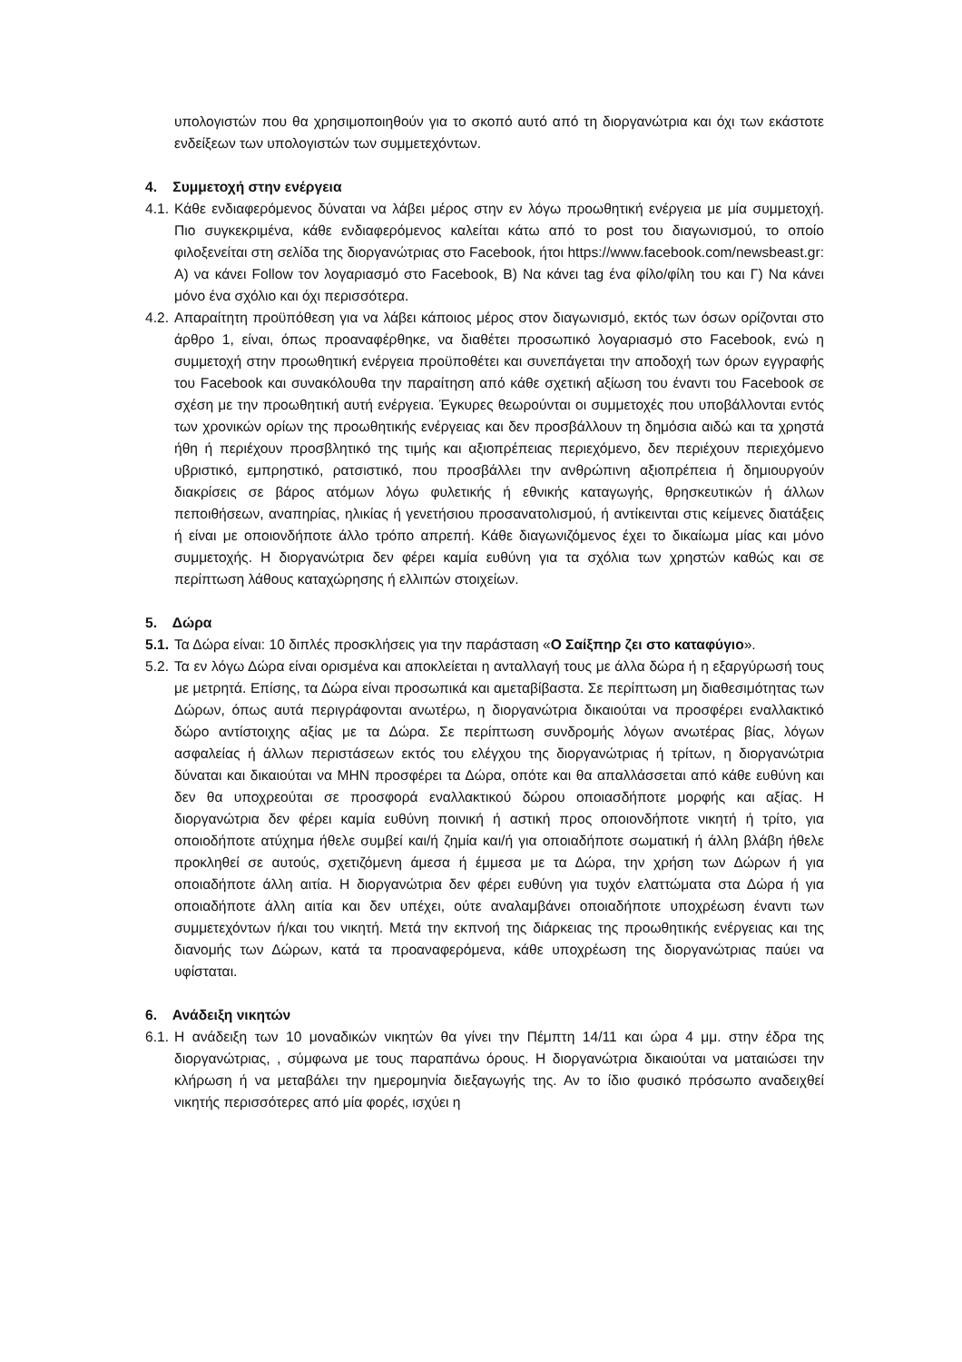υπολογιστών που θα χρησιμοποιηθούν για το σκοπό αυτό από τη διοργανώτρια και όχι των εκάστοτε ενδείξεων των υπολογιστών των συμμετεχόντων.
4. Συμμετοχή στην ενέργεια
4.1.
Κάθε ενδιαφερόμενος δύναται να λάβει μέρος στην εν λόγω προωθητική ενέργεια με μία συμμετοχή. Πιο συγκεκριμένα, κάθε ενδιαφερόμενος καλείται κάτω από το post του διαγωνισμού, το οποίο φιλοξενείται στη σελίδα της διοργανώτριας στο Facebook, ήτοι https://www.facebook.com/newsbeast.gr: Α) να κάνει Follow τον λογαριασμό στο Facebook, Β) Να κάνει tag ένα φίλο/φίλη του και Γ) Να κάνει μόνο ένα σχόλιο και όχι περισσότερα.
4.2.
Απαραίτητη προϋπόθεση για να λάβει κάποιος μέρος στον διαγωνισμό, εκτός των όσων ορίζονται στο άρθρο 1, είναι, όπως προαναφέρθηκε, να διαθέτει προσωπικό λογαριασμό στο Facebook, ενώ η συμμετοχή στην προωθητική ενέργεια προϋποθέτει και συνεπάγεται την αποδοχή των όρων εγγραφής του Facebook και συνακόλουθα την παραίτηση από κάθε σχετική αξίωση του έναντι του Facebook σε σχέση με την προωθητική αυτή ενέργεια. Έγκυρες θεωρούνται οι συμμετοχές που υποβάλλονται εντός των χρονικών ορίων της προωθητικής ενέργειας και δεν προσβάλλουν τη δημόσια αιδώ και τα χρηστά ήθη ή περιέχουν προσβλητικό της τιμής και αξιοπρέπειας περιεχόμενο, δεν περιέχουν περιεχόμενο υβριστικό, εμπρηστικό, ρατσιστικό, που προσβάλλει την ανθρώπινη αξιοπρέπεια ή δημιουργούν διακρίσεις σε βάρος ατόμων λόγω φυλετικής ή εθνικής καταγωγής, θρησκευτικών ή άλλων πεποιθήσεων, αναπηρίας, ηλικίας ή γενετήσιου προσανατολισμού, ή αντίκεινται στις κείμενες διατάξεις ή είναι με οποιονδήποτε άλλο τρόπο απρεπή. Κάθε διαγωνιζόμενος έχει το δικαίωμα μίας και μόνο συμμετοχής. Η διοργανώτρια δεν φέρει καμία ευθύνη για τα σχόλια των χρηστών καθώς και σε περίπτωση λάθους καταχώρησης ή ελλιπών στοιχείων.
5. Δώρα
5.1.
Τα Δώρα είναι: 10 διπλές προσκλήσεις για την παράσταση «Ο Σαίξπηρ ζει στο καταφύγιο».
5.2.
Τα εν λόγω Δώρα είναι ορισμένα και αποκλείεται η ανταλλαγή τους με άλλα δώρα ή η εξαργύρωσή τους με μετρητά. Επίσης, τα Δώρα είναι προσωπικά και αμεταβίβαστα. Σε περίπτωση μη διαθεσιμότητας των Δώρων, όπως αυτά περιγράφονται ανωτέρω, η διοργανώτρια δικαιούται να προσφέρει εναλλακτικό δώρο αντίστοιχης αξίας με τα Δώρα. Σε περίπτωση συνδρομής λόγων ανωτέρας βίας, λόγων ασφαλείας ή άλλων περιστάσεων εκτός του ελέγχου της διοργανώτριας ή τρίτων, η διοργανώτρια δύναται και δικαιούται να ΜΗΝ προσφέρει τα Δώρα, οπότε και θα απαλλάσσεται από κάθε ευθύνη και δεν θα υποχρεούται σε προσφορά εναλλακτικού δώρου οποιασδήποτε μορφής και αξίας. Η διοργανώτρια δεν φέρει καμία ευθύνη ποινική ή αστική προς οποιονδήποτε νικητή ή τρίτο, για οποιοδήποτε ατύχημα ήθελε συμβεί και/ή ζημία και/ή για οποιαδήποτε σωματική ή άλλη βλάβη ήθελε προκληθεί σε αυτούς, σχετιζόμενη άμεσα ή έμμεσα με τα Δώρα, την χρήση των Δώρων ή για οποιαδήποτε άλλη αιτία. Η διοργανώτρια δεν φέρει ευθύνη για τυχόν ελαττώματα στα Δώρα ή για οποιαδήποτε άλλη αιτία και δεν υπέχει, ούτε αναλαμβάνει οποιαδήποτε υποχρέωση έναντι των συμμετεχόντων ή/και του νικητή. Μετά την εκπνοή της διάρκειας της προωθητικής ενέργειας και της διανομής των Δώρων, κατά τα προαναφερόμενα, κάθε υποχρέωση της διοργανώτριας παύει να υφίσταται.
6. Ανάδειξη νικητών
6.1.
Η ανάδειξη των 10 μοναδικών νικητών θα γίνει την Πέμπτη 14/11 και ώρα 4 μμ. στην έδρα της διοργανώτριας, , σύμφωνα με τους παραπάνω όρους. Η διοργανώτρια δικαιούται να ματαιώσει την κλήρωση ή να μεταβάλει την ημερομηνία διεξαγωγής της. Αν το ίδιο φυσικό πρόσωπο αναδειχθεί νικητής περισσότερες από μία φορές, ισχύει η